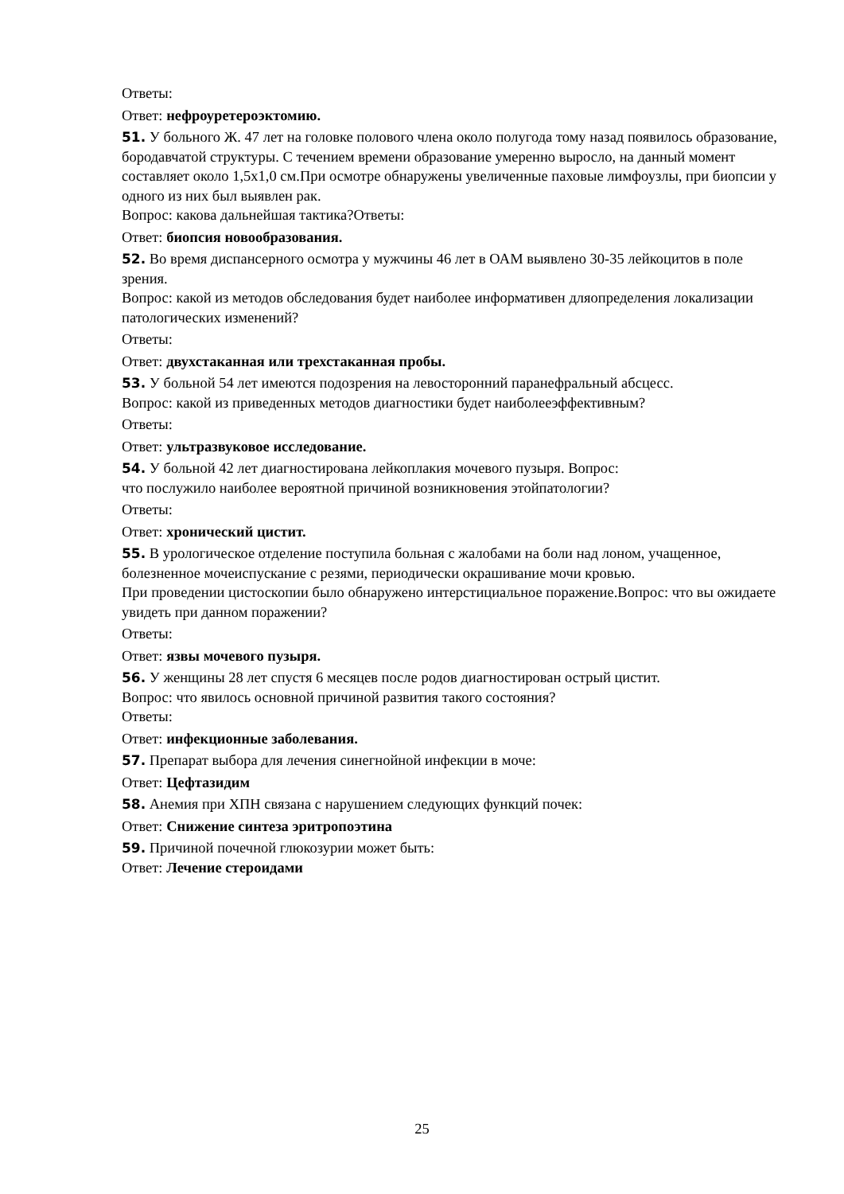Ответы:
Ответ: нефроуретероэктомию.
51. У больного Ж. 47 лет на головке полового члена около полугода тому назад появилось образование, бородавчатой структуры. С течением времени образование умеренно выросло, на данный момент составляет около 1,5х1,0 см.При осмотре обнаружены увеличенные паховые лимфоузлы, при биопсии у одного из них был выявлен рак.
Вопрос: какова дальнейшая тактика?Ответы:
Ответ: биопсия новообразования.
52. Во время диспансерного осмотра у мужчины 46 лет в ОАМ выявлено 30-35 лейкоцитов в поле зрения.
Вопрос: какой из методов обследования будет наиболее информативен дляопределения локализации патологических изменений?
Ответы:
Ответ: двухстаканная или трехстаканная пробы.
53. У больной 54 лет имеются подозрения на левосторонний паранефральный абсцесс.
Вопрос: какой из приведенных методов диагностики будет наиболееэффективным?
Ответы:
Ответ: ультразвуковое исследование.
54. У больной 42 лет диагностирована лейкоплакия мочевого пузыря. Вопрос:
что послужило наиболее вероятной причиной возникновения этойпатологии?
Ответы:
Ответ: хронический цистит.
55. В урологическое отделение поступила больная с жалобами на боли над лоном, учащенное, болезненное мочеиспускание с резями, периодически окрашивание мочи кровью.
При проведении цистоскопии было обнаружено интерстициальное поражение.Вопрос: что вы ожидаете увидеть при данном поражении?
Ответы:
Ответ: язвы мочевого пузыря.
56. У женщины 28 лет спустя 6 месяцев после родов диагностирован острый цистит.
Вопрос: что явилось основной причиной развития такого состояния?
Ответы:
Ответ: инфекционные заболевания.
57. Препарат выбора для лечения синегнойной инфекции в моче:
Ответ: Цефтазидим
58. Анемия при ХПН связана с нарушением следующих функций почек:
Ответ: Снижение синтеза эритропоэтина
59. Причиной почечной глюкозурии может быть:
Ответ: Лечение стероидами
25